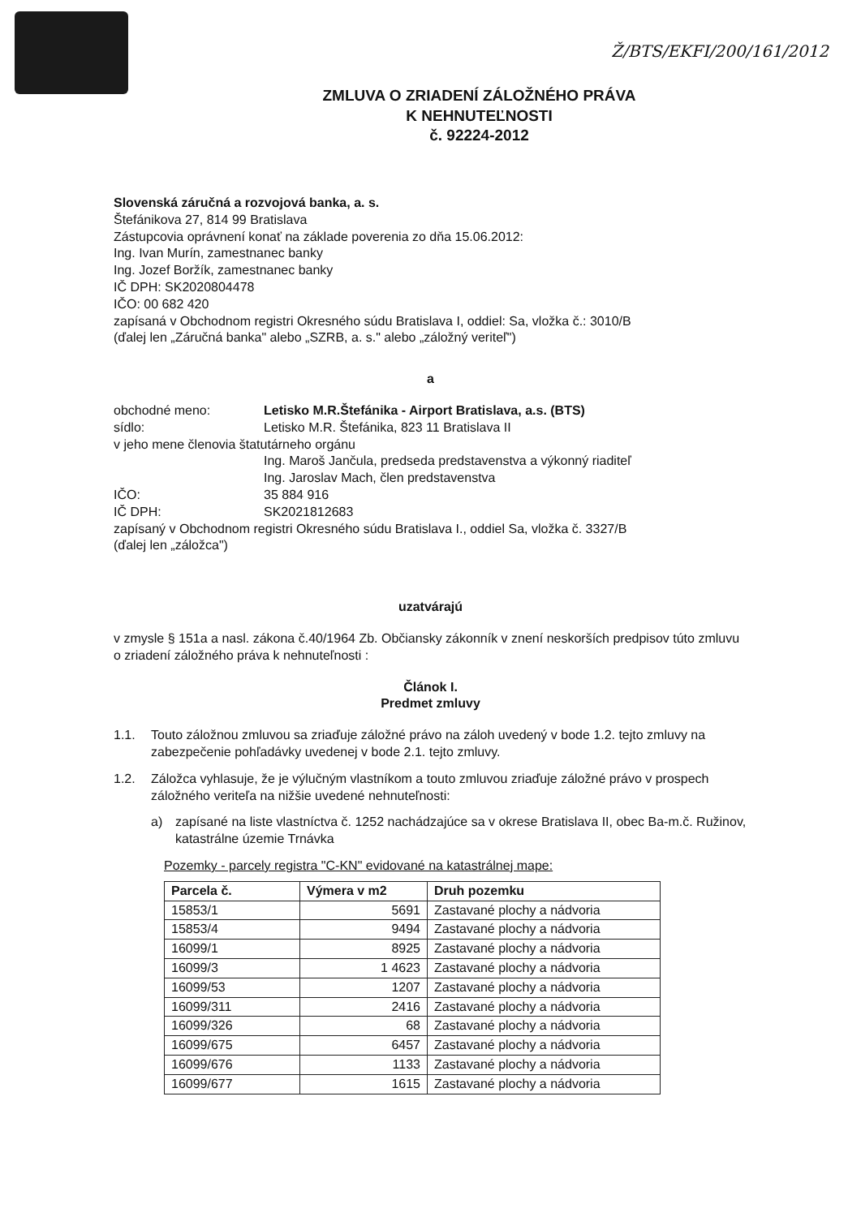Ž/BTS/EKFI/200/161/2012
ZMLUVA O ZRIADENÍ ZÁLOŽNÉHO PRÁVA
K NEHNUTEĽNOSTI
č. 92224-2012
Slovenská záručná a rozvojová banka, a. s.
Štefánikova 27, 814 99 Bratislava
Zástupcovia oprávnení konať na základe poverenia zo dňa 15.06.2012:
Ing. Ivan Murín, zamestnanec banky
Ing. Jozef Boržík, zamestnanec banky
IČ DPH: SK2020804478
IČO: 00 682 420
zapísaná v Obchodnom registri Okresného súdu Bratislava I, oddiel: Sa, vložka č.: 3010/B
(ďalej len „Záručná banka" alebo „SZRB, a. s." alebo „záložný veriteľ")
a
obchodné meno: Letisko M.R.Štefánika - Airport Bratislava, a.s. (BTS)
sídlo: Letisko M.R. Štefánika, 823 11 Bratislava II
v jeho mene členovia štatutárneho orgánu
Ing. Maroš Jančula, predseda predstavenstva a výkonný riaditeľ
Ing. Jaroslav Mach, člen predstavenstva
IČO: 35 884 916
IČ DPH: SK2021812683
zapísaný v Obchodnom registri Okresného súdu Bratislava I., oddiel Sa, vložka č. 3327/B
(ďalej len „záložca")
uzatvárajú
v zmysle § 151a a nasl. zákona č.40/1964 Zb. Občiansky zákonník v znení neskorších predpisov túto zmluvu o zriadení záložného práva k nehnuteľnosti :
Článok I.
Predmet zmluvy
1.1. Touto záložnou zmluvou sa zriaďuje záložné právo na záloh uvedený v bode 1.2. tejto zmluvy na zabezpečenie pohľadávky uvedenej v bode 2.1. tejto zmluvy.
1.2. Záložca vyhlasuje, že je výlučným vlastníkom a touto zmluvou zriaďuje záložné právo v prospech záložného veriteľa na nižšie uvedené nehnuteľnosti:
a) zapísané na liste vlastníctva č. 1252 nachádzajúce sa v okrese Bratislava II, obec Ba-m.č. Ružinov, katastrálne územie Trnávka
Pozemky - parcely registra "C-KN" evidované na katastrálnej mape:
| Parcela č. | Výmera v m2 | Druh pozemku |
| --- | --- | --- |
| 15853/1 | 5691 | Zastavané plochy a nádvoria |
| 15853/4 | 9494 | Zastavané plochy a nádvoria |
| 16099/1 | 8925 | Zastavané plochy a nádvoria |
| 16099/3 | 1 4623 | Zastavané plochy a nádvoria |
| 16099/53 | 1207 | Zastavané plochy a nádvoria |
| 16099/311 | 2416 | Zastavané plochy a nádvoria |
| 16099/326 | 68 | Zastavané plochy a nádvoria |
| 16099/675 | 6457 | Zastavané plochy a nádvoria |
| 16099/676 | 1133 | Zastavané plochy a nádvoria |
| 16099/677 | 1615 | Zastavané plochy a nádvoria |